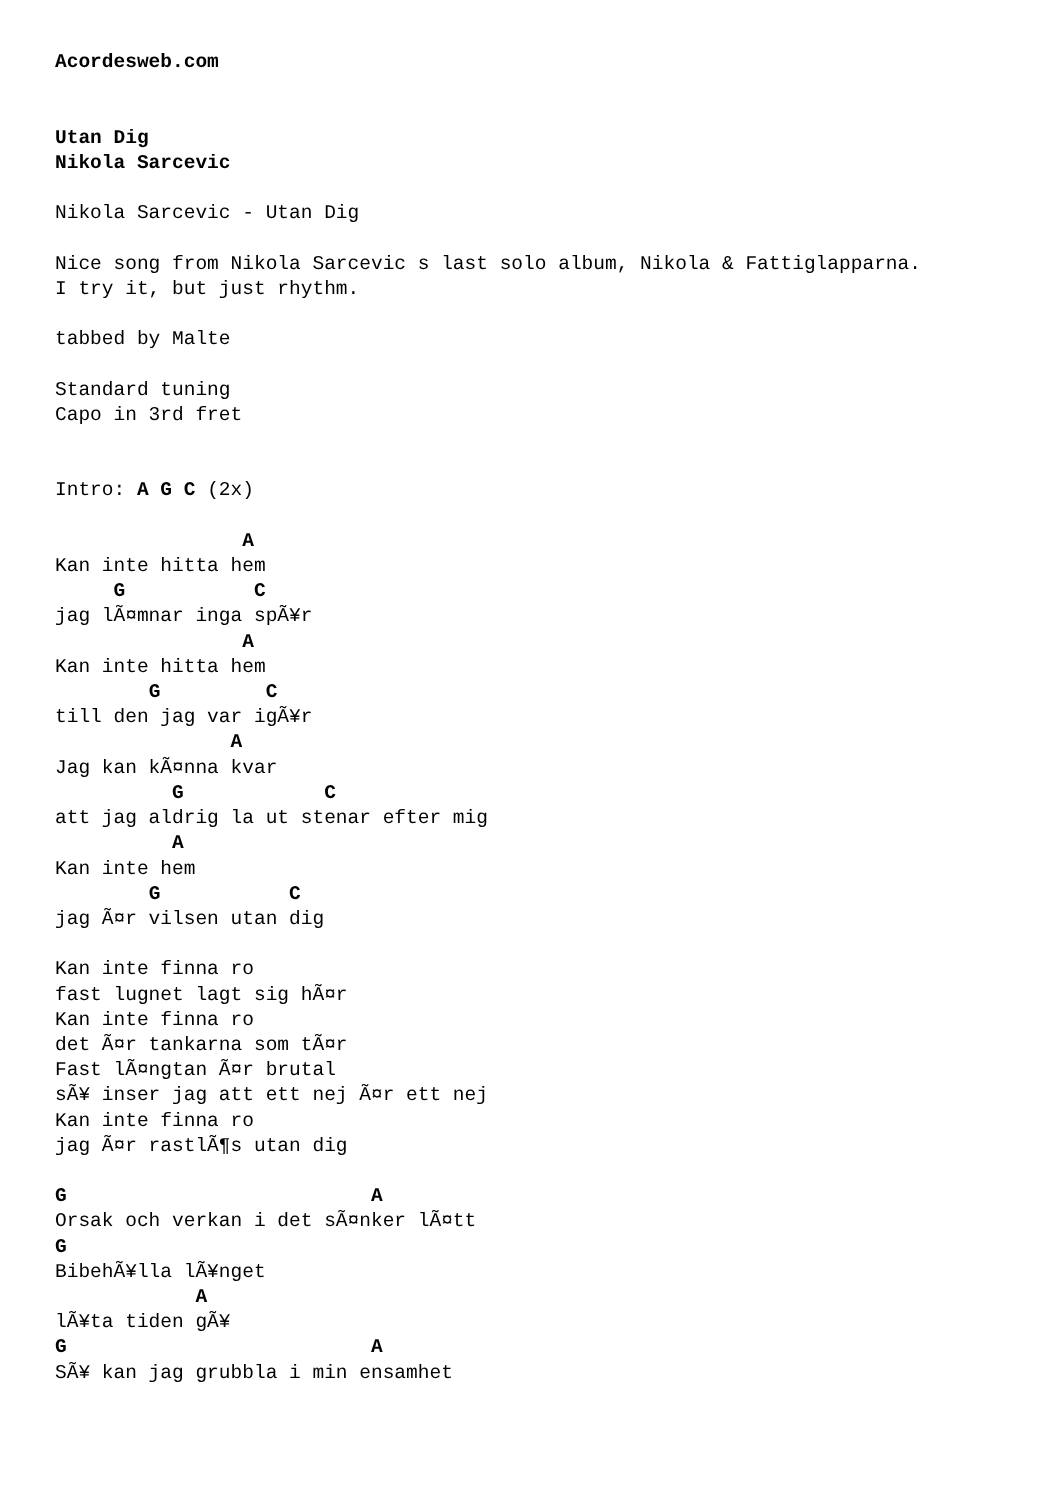Acordesweb.com


Utan Dig
Nikola Sarcevic

Nikola Sarcevic - Utan Dig

Nice song from Nikola Sarcevic s last solo album, Nikola & Fattiglapparna.
I try it, but just rhythm.

tabbed by Malte

Standard tuning
Capo in 3rd fret


Intro: A G C (2x)

                A
Kan inte hitta hem
     G           C
jag lÃ¤mnar inga spÃ¥r
                A
Kan inte hitta hem
        G         C
till den jag var igÃ¥r
               A
Jag kan kÃ¤nna kvar
          G            C
att jag aldrig la ut stenar efter mig
          A
Kan inte hem
        G           C
jag Ã¤r vilsen utan dig

Kan inte finna ro
fast lugnet lagt sig hÃ¤r
Kan inte finna ro
det Ã¤r tankarna som tÃ¤r
Fast lÃ¤ngtan Ã¤r brutal
sÃ¥ inser jag att ett nej Ã¤r ett nej
Kan inte finna ro
jag Ã¤r rastlÃ¶s utan dig

G                          A
Orsak och verkan i det sÃ¤nker lÃ¤tt
G
BibehÃ¥lla lÃ¥nget
            A
lÃ¥ta tiden gÃ¥
G                          A
SÃ¥ kan jag grubbla i min ensamhet